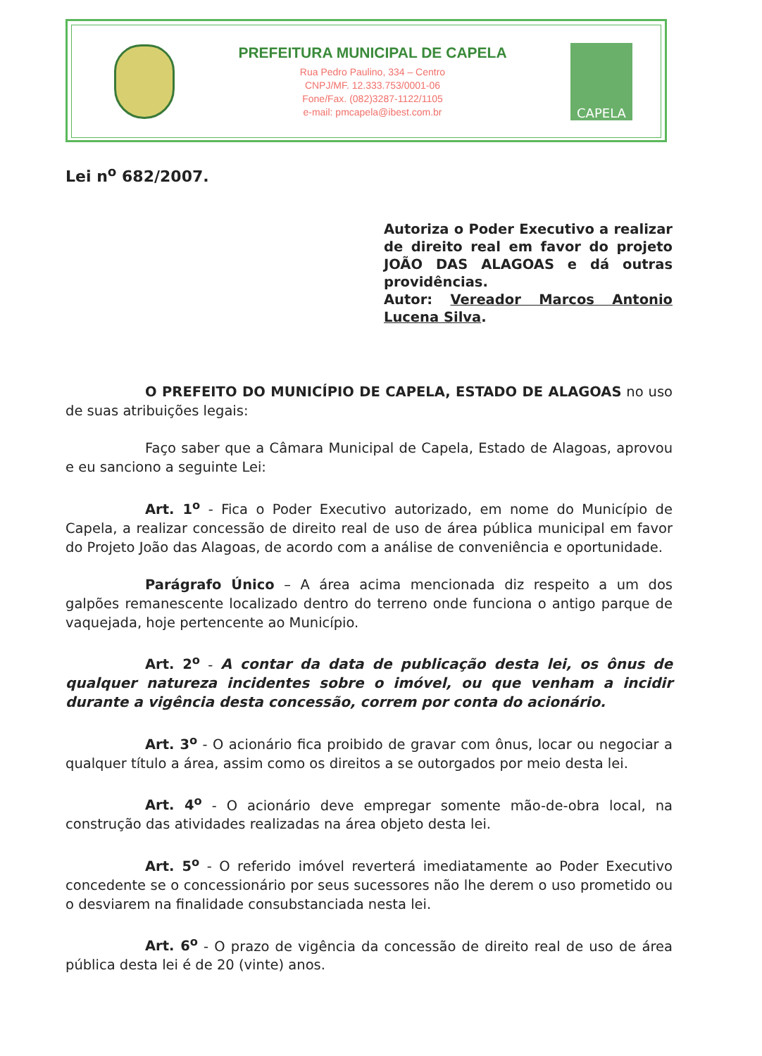PREFEITURA MUNICIPAL DE CAPELA
Rua Pedro Paulino, 334 – Centro
CNPJ/MF. 12.333.753/0001-06
Fone/Fax. (082)3287-1122/1105
e-mail: pmcapela@ibest.com.br
CAPELA
Lei n<sup>o</sup> 682/2007.
Autoriza o Poder Executivo a realizar de direito real em favor do projeto JOÃO DAS ALAGOAS e dá outras providências.
Autor: Vereador Marcos Antonio Lucena Silva.
O PREFEITO DO MUNICÍPIO DE CAPELA, ESTADO DE ALAGOAS no uso de suas atribuições legais:
Faço saber que a Câmara Municipal de Capela, Estado de Alagoas, aprovou e eu sanciono a seguinte Lei:
Art. 1<sup>o</sup> - Fica o Poder Executivo autorizado, em nome do Município de Capela, a realizar concessão de direito real de uso de área pública municipal em favor do Projeto João das Alagoas, de acordo com a análise de conveniência e oportunidade.
Parágrafo Único – A área acima mencionada diz respeito a um dos galpões remanescente localizado dentro do terreno onde funciona o antigo parque de vaquejada, hoje pertencente ao Município.
Art. 2<sup>o</sup> - A contar da data de publicação desta lei, os ônus de qualquer natureza incidentes sobre o imóvel, ou que venham a incidir durante a vigência desta concessão, correm por conta do acionário.
Art. 3<sup>o</sup> - O acionário fica proibido de gravar com ônus, locar ou negociar a qualquer título a área, assim como os direitos a se outorgados por meio desta lei.
Art. 4<sup>o</sup> - O acionário deve empregar somente mão-de-obra local, na construção das atividades realizadas na área objeto desta lei.
Art. 5<sup>o</sup> - O referido imóvel reverterá imediatamente ao Poder Executivo concedente se o concessionário por seus sucessores não lhe derem o uso prometido ou o desviarem na finalidade consubstanciada nesta lei.
Art. 6<sup>o</sup> - O prazo de vigência da concessão de direito real de uso de área pública desta lei é de 20 (vinte) anos.